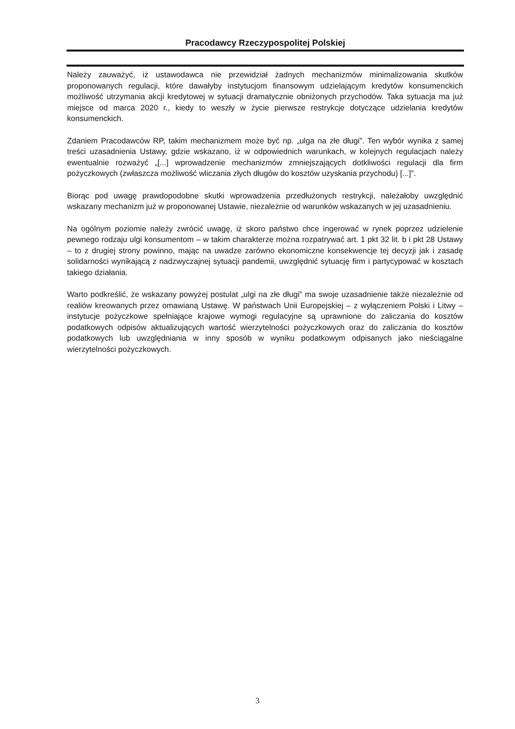Pracodawcy Rzeczypospolitej Polskiej
Należy zauważyć, iż ustawodawca nie przewidział żadnych mechanizmów minimalizowania skutków proponowanych regulacji, które dawałyby instytucjom finansowym udzielającym kredytów konsumenckich możliwość utrzymania akcji kredytowej w sytuacji dramatycznie obniżonych przychodów. Taka sytuacja ma już miejsce od marca 2020 r., kiedy to weszły w życie pierwsze restrykcje dotyczące udzielania kredytów konsumenckich.
Zdaniem Pracodawców RP, takim mechanizmem może być np. „ulga na złe długi”. Ten wybór wynika z samej treści uzasadnienia Ustawy, gdzie wskazano, iż w odpowiednich warunkach, w kolejnych regulacjach należy ewentualnie rozważyć „[...] wprowadzenie mechanizmów zmniejszających dotkliwości regulacji dla firm pożyczkowych (zwłaszcza możliwość wliczania złych długów do kosztów uzyskania przychodu) [...]”.
Biorąc pod uwagę prawdopodobne skutki wprowadzenia przedłużonych restrykcji, należałoby uwzględnić wskazany mechanizm już w proponowanej Ustawie, niezależnie od warunków wskazanych w jej uzasadnieniu.
Na ogólnym poziomie należy zwrócić uwagę, iż skoro państwo chce ingerować w rynek poprzez udzielenie pewnego rodzaju ulgi konsumentom – w takim charakterze można rozpatrywać art. 1 pkt 32 lit. b i pkt 28 Ustawy – to z drugiej strony powinno, mając na uwadze zarówno ekonomiczne konsekwencje tej decyzji jak i zasadę solidarności wynikającą z nadzwyczajnej sytuacji pandemii, uwzględnić sytuację firm i partycypować w kosztach takiego działania.
Warto podkreślić, że wskazany powyżej postulat „ulgi na złe długi” ma swoje uzasadnienie także niezależnie od realiów kreowanych przez omawianą Ustawę. W państwach Unii Europejskiej – z wyłączeniem Polski i Litwy – instytucje pożyczkowe spełniające krajowe wymogi regulacyjne są uprawnione do zaliczania do kosztów podatkowych odpisów aktualizujących wartość wierzytelności pożyczkowych oraz do zaliczania do kosztów podatkowych lub uwzględniania w inny sposób w wyniku podatkowym odpisanych jako nieściągalne wierzytelności pożyczkowych.
3